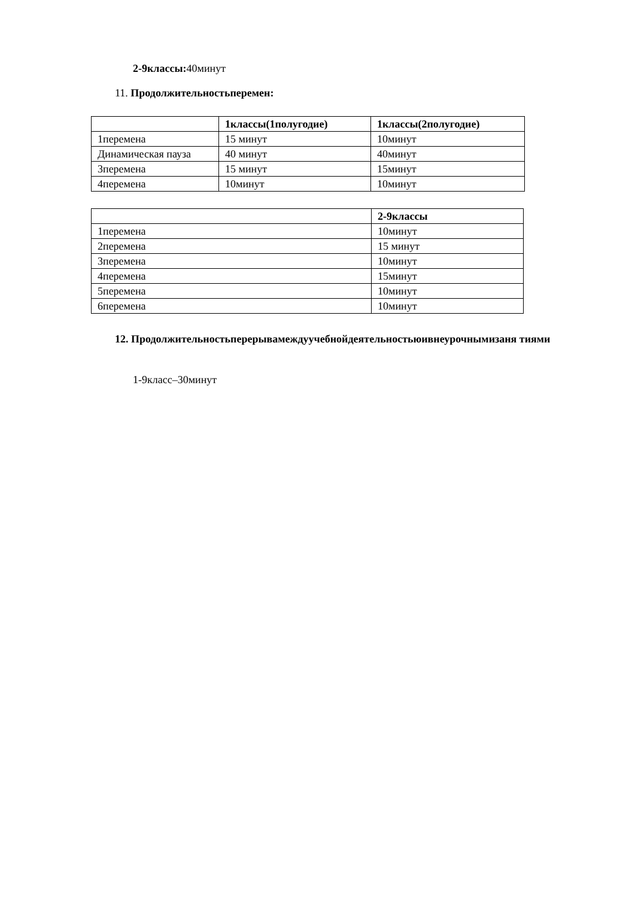2-9классы: 40минут
11. Продолжительностьперемен:
| | 1классы(1полугодие) | 1классы(2полугодие) |
| --- | --- | --- |
| 1перемена | 15 минут | 10минут |
| Динамическая пауза | 40 минут | 40минут |
| 3перемена | 15 минут | 15минут |
| 4перемена | 10минут | 10минут |
| | 2-9классы |
| --- | --- |
| 1перемена | 10минут |
| 2перемена | 15 минут |
| 3перемена | 10минут |
| 4перемена | 15минут |
| 5перемена | 10минут |
| 6перемена | 10минут |
12. Продолжительностьперерывамеждуучебнойдеятельностьюивнеурочнымизаня тиями
1-9класс–30минут